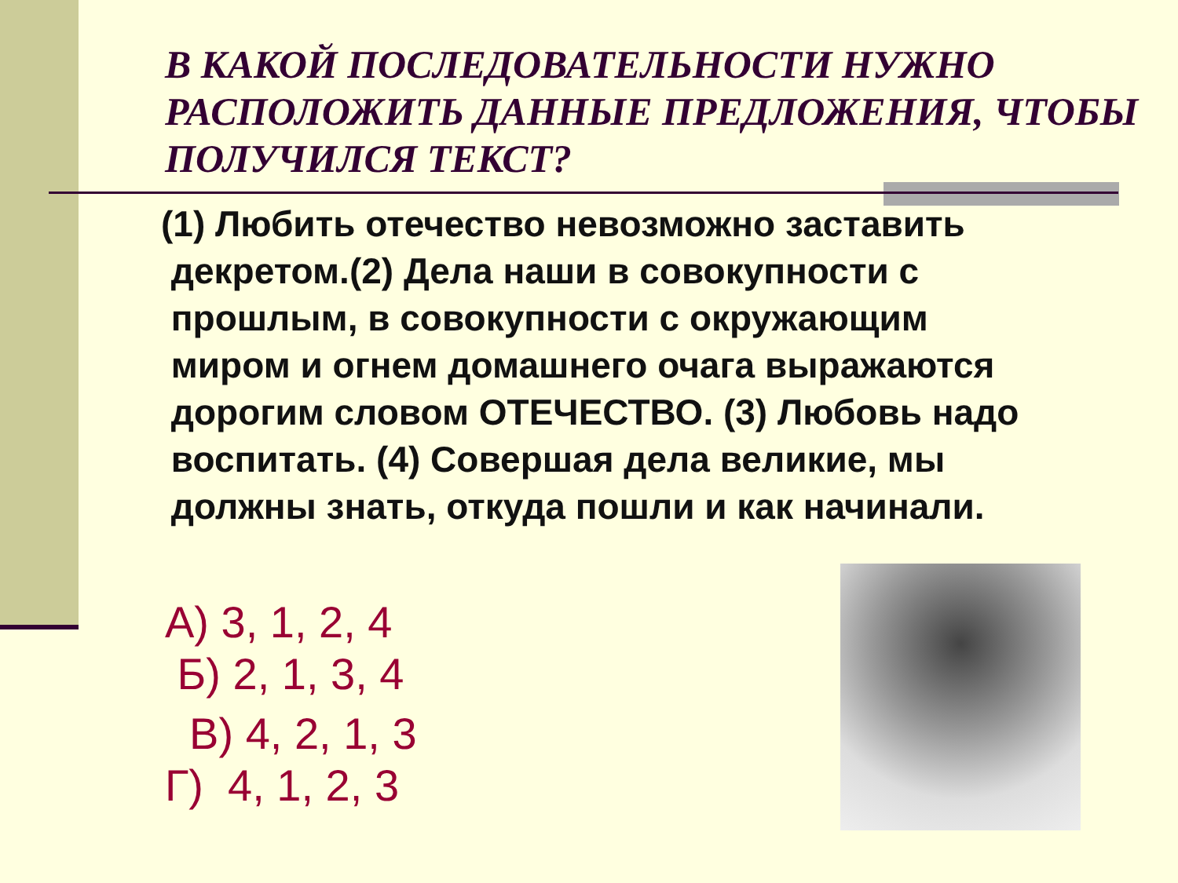В КАКОЙ ПОСЛЕДОВАТЕЛЬНОСТИ НУЖНО РАСПОЛОЖИТЬ ДАННЫЕ ПРЕДЛОЖЕНИЯ, ЧТОБЫ ПОЛУЧИЛСЯ ТЕКСТ?
(1) Любить отечество невозможно заставить
декретом.(2) Дела наши в совокупности с
прошлым, в совокупности с окружающим
миром и огнем домашнего очага выражаются
дорогим словом ОТЕЧЕСТВО. (3) Любовь надо
воспитать. (4) Совершая дела великие, мы
должны знать, откуда пошли и как начинали.
А) 3, 1, 2, 4
Б) 2, 1, 3, 4
В) 4, 2, 1, 3
Г) 4, 1, 2, 3